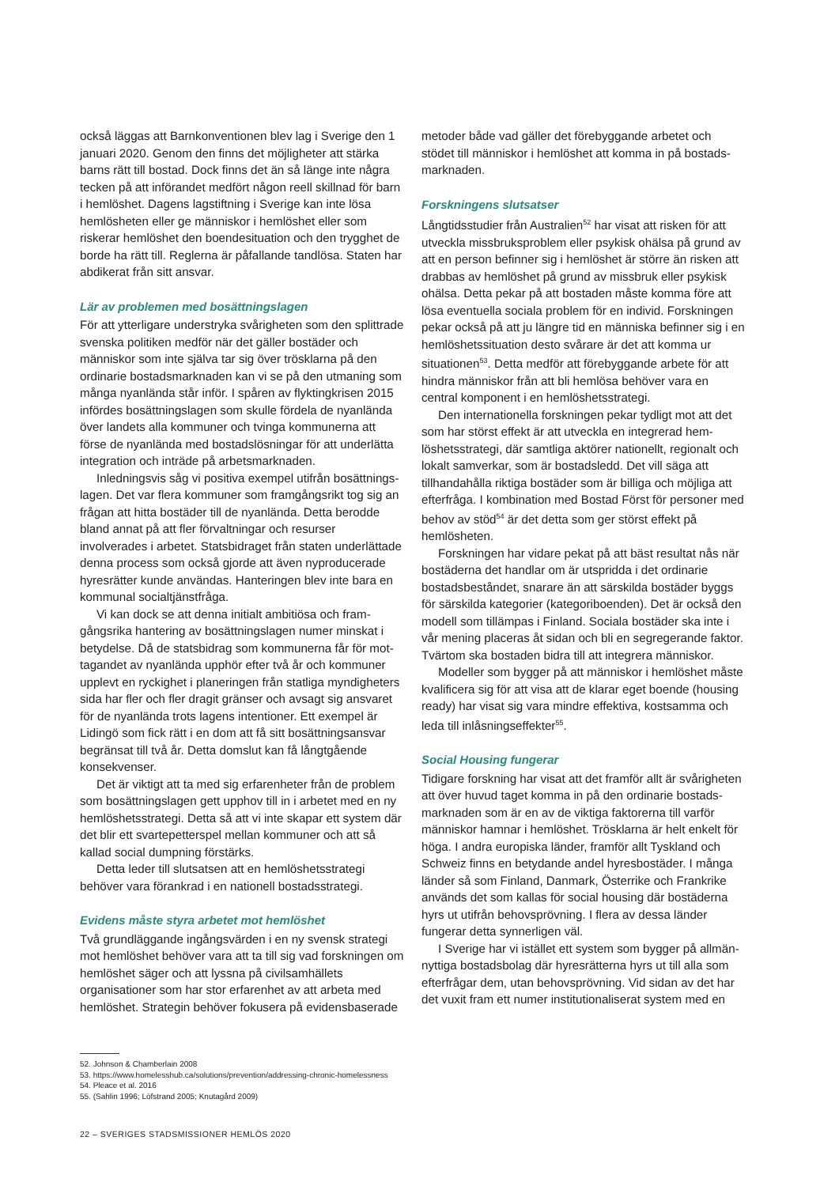också läggas att Barnkonventionen blev lag i Sverige den 1 januari 2020. Genom den finns det möjligheter att stärka barns rätt till bostad. Dock finns det än så länge inte några tecken på att införandet medfört någon reell skillnad för barn i hemlöshet. Dagens lagstiftning i Sverige kan inte lösa hemlösheten eller ge människor i hemlöshet eller som riskerar hemlöshet den boendesituation och den trygghet de borde ha rätt till. Reglerna är påfallande tandlösa. Staten har abdikerat från sitt ansvar.
Lär av problemen med bosättningslagen
För att ytterligare understryka svårigheten som den splitt­rade svenska politiken medför när det gäller bostäder och människor som inte själva tar sig över trösklarna på den ordinarie bostadsmarknaden kan vi se på den utmaning som många nyanlända står inför. I spåren av flyktingkrisen 2015 infördes bosättningslagen som skulle fördela de nyanlända över landets alla kommuner och tvinga kommu­nerna att förse de nyanlända med bostadslösningar för att underlätta integration och inträde på arbetsmarknaden.
Inledningsvis såg vi positiva exempel utifrån bosättnings­lagen. Det var flera kommuner som framgångsrikt tog sig an frågan att hitta bostäder till de nyanlända. Detta berodde bland annat på att fler förvaltningar och resurser involverades i arbetet. Statsbidraget från staten under­lättade denna process som också gjorde att även nyprodu­cerade hyresrätter kunde användas. Hanteringen blev inte bara en kommunal socialtjänstfråga.
Vi kan dock se att denna initialt ambitiösa och fram­gångsrika hantering av bosättningslagen numer minskat i betydelse. Då de statsbidrag som kommunerna får för mot­tagandet av nyanlända upphör efter två år och kommuner upplevt en ryckighet i planeringen från statliga myndig­heters sida har fler och fler dragit gränser och avsagt sig ansvaret för de nyanlända trots lagens intentioner. Ett exempel är Lidingö som fick rätt i en dom att få sitt bosätt­ningsansvar begränsat till två år. Detta domslut kan få långtgående konsekvenser.
Det är viktigt att ta med sig erfarenheter från de problem som bosättningslagen gett upphov till in i arbetet med en ny hemlöshetsstrategi. Detta så att vi inte skapar ett system där det blir ett svartepetterspel mellan kommuner och att så kallad social dumpning förstärks.
Detta leder till slutsatsen att en hemlöshetsstrategi behöver vara förankrad i en nationell bostadsstrategi.
Evidens måste styra arbetet mot hemlöshet
Två grundläggande ingångsvärden i en ny svensk strategi mot hemlöshet behöver vara att ta till sig vad forskningen om hemlöshet säger och att lyssna på civilsamhällets organisationer som har stor erfarenhet av att arbeta med hemlöshet. Strategin behöver fokusera på evidensbaserade
metoder både vad gäller det förebyggande arbetet och stödet till människor i hemlöshet att komma in på bostads­marknaden.
Forskningens slutsatser
Långtidsstudier från Australien<sup>52</sup> har visat att risken för att utveckla missbruksproblem eller psykisk ohälsa på grund av att en person befinner sig i hemlöshet är större än risken att drabbas av hemlöshet på grund av missbruk eller psykisk ohälsa. Detta pekar på att bostaden måste komma före att lösa eventuella sociala problem för en individ. Forskningen pekar också på att ju längre tid en människa befinner sig i en hemlöshetssituation desto svårare är det att komma ur situationen<sup>53</sup>. Detta medför att förebyggande arbete för att hindra människor från att bli hemlösa behöver vara en central komponent i en hemlöshetsstrategi.
Den internationella forskningen pekar tydligt mot att det som har störst effekt är att utveckla en integrerad hem­löshetsstrategi, där samtliga aktörer nationellt, regionalt och lokalt samverkar, som är bostadsledd. Det vill säga att tillhandahålla riktiga bostäder som är billiga och möjliga att efterfråga. I kombination med Bostad Först för personer med behov av stöd<sup>54</sup> är det detta som ger störst effekt på hemlösheten.
Forskningen har vidare pekat på att bäst resultat nås när bostäderna det handlar om är utspridda i det ordinarie bostadsbeståndet, snarare än att särskilda bostäder byggs för särskilda kategorier (kategoriboenden). Det är också den modell som tillämpas i Finland. Sociala bostäder ska inte i vår mening placeras åt sidan och bli en segrege­rande faktor. Tvärtom ska bostaden bidra till att integrera människor.
Modeller som bygger på att människor i hemlöshet måste kvalificera sig för att visa att de klarar eget boende (housing ready) har visat sig vara mindre effektiva, kost­samma och leda till inlåsningseffekter<sup>55</sup>.
Social Housing fungerar
Tidigare forskning har visat att det framför allt är svårigheten att över huvud taget komma in på den ordinarie bostads­marknaden som är en av de viktiga faktorerna till varför människor hamnar i hemlöshet. Trösklarna är helt enkelt för höga. I andra europiska länder, framför allt Tyskland och Schweiz finns en betydande andel hyresbostäder. I många länder så som Finland, Danmark, Österrike och Frankrike används det som kallas för social housing där bostäderna hyrs ut utifrån behovsprövning. I flera av dessa länder fungerar detta synnerligen väl.
I Sverige har vi istället ett system som bygger på allmän­nyttiga bostadsbolag där hyresrätterna hyrs ut till alla som efterfrågar dem, utan behovsprövning. Vid sidan av det har det vuxit fram ett numer institutionaliserat system med en
52. Johnson & Chamberlain 2008
53. https://www.homelesshub.ca/solutions/prevention/addressing-chronic-homelessness
54. Pleace et al. 2016
55. (Sahlin 1996; Löfstrand 2005; Knutagård 2009)
22 – SVERIGES STADSMISSIONER HEMLÖS 2020